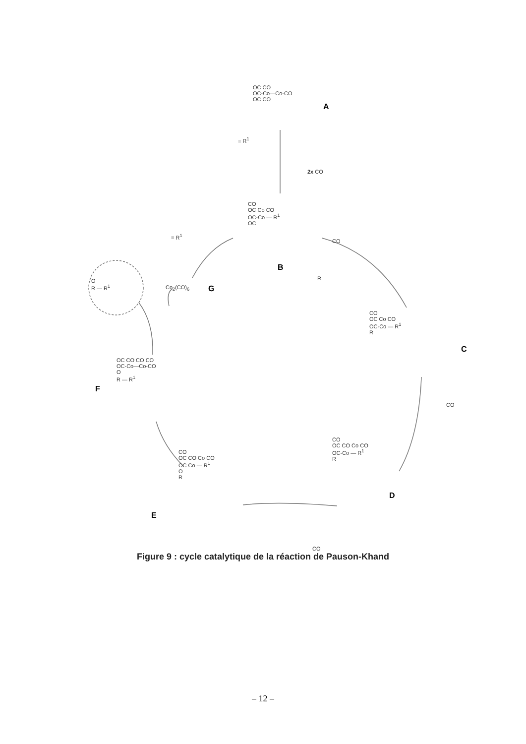OC CO
OC-Co—Co-CO
OC CO
A
≡ R<sup>1</sup>
2x CO
CO
OC Co CO
OC-Co — R<sup>1</sup>
OC
B
CO
R
≡ R<sup>1</sup>
Co<sub>2</sub>(CO)<sub>6</sub> G
O
R — R<sup>1</sup>
CO
OC Co CO
OC-Co — R<sup>1</sup>
R
C
CO
CO
OC CO Co CO
OC-Co — R<sup>1</sup>
R
D
CO
OC CO Co CO
OC Co — R<sup>1</sup>
O
R
E
CO
OC CO CO CO
OC-Co—Co-CO
O
R — R<sup>1</sup>
F
Figure 9 : cycle catalytique de la réaction de Pauson-Khand
– 12 –